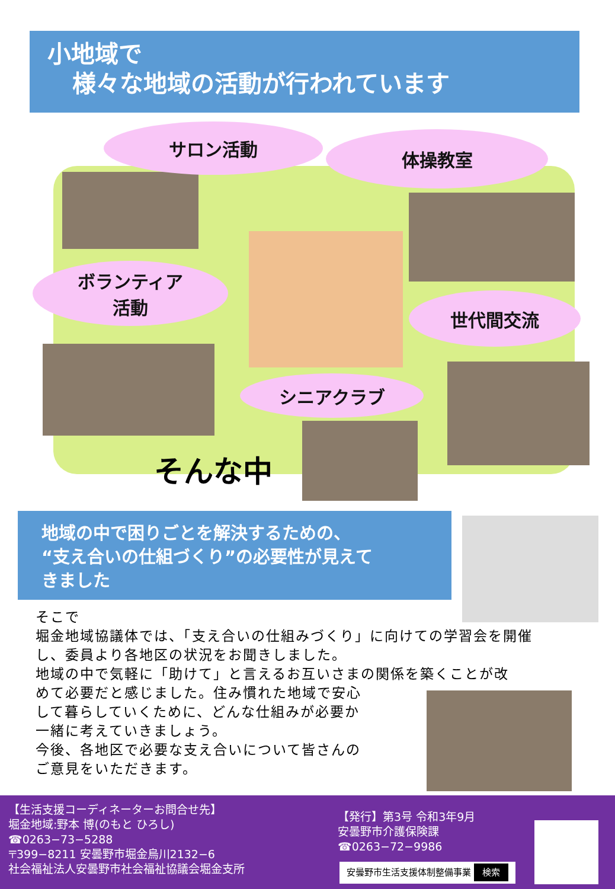小地域で
様々な地域の活動が行われています
サロン活動 体操教室
ボランティア
活動
世代間交流
シニアクラブ
そんな中
地域の中で困りごとを解決するための、
“支え合いの仕組づくり”の必要性が見えて
きました
そこで
堀金地域協議体では、「支え合いの仕組みづくり」に向けての学習会を開催し、委員より各地区の状況をお聞きしました。
地域の中で気軽に「助けて」と言えるお互いさまの関係を築くことが改
めて必要だと感じました。住み慣れた地域で安心
して暮らしていくために、どんな仕組みが必要か
一緒に考えていきましょう。
今後、各地区で必要な支え合いについて皆さんの
ご意見をいただきます。
【生活支援コーディネーターお問合せ先】
堀金地域:野本 博(のもと ひろし)
☎0263−73−5288
〒399−8211 安曇野市堀金烏川2132−6
社会福祉法人安曇野市社会福祉協議会堀金支所
【発行】第3号 令和3年9月
安曇野市介護保険課
☎0263−72−9986
安曇野市生活支援体制整備事業 検索